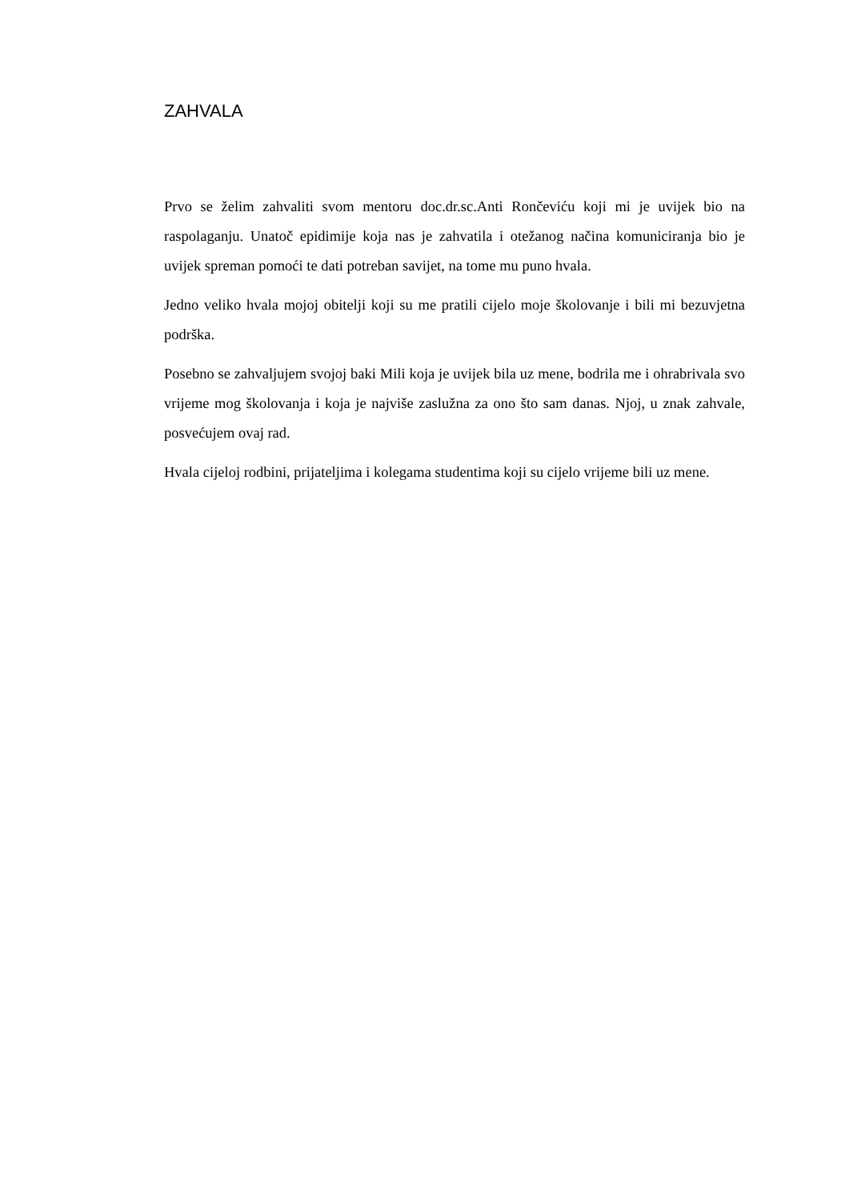ZAHVALA
Prvo se želim zahvaliti svom mentoru doc.dr.sc.Anti Rončeviću koji mi je uvijek bio na raspolaganju. Unatoč epidimije koja nas je zahvatila i otežanog načina komuniciranja bio je uvijek spreman pomoći te dati potreban savijet, na tome mu puno hvala.
Jedno veliko hvala mojoj obitelji koji su me pratili cijelo moje školovanje i bili mi bezuvjetna podrška.
Posebno se zahvaljujem svojoj baki Mili koja je uvijek bila uz mene, bodrila me i ohrabrivala svo vrijeme mog školovanja i koja je najviše zaslužna za ono što sam danas. Njoj, u znak zahvale, posvećujem ovaj rad.
Hvala cijeloj rodbini, prijateljima i kolegama studentima koji su cijelo vrijeme bili uz mene.